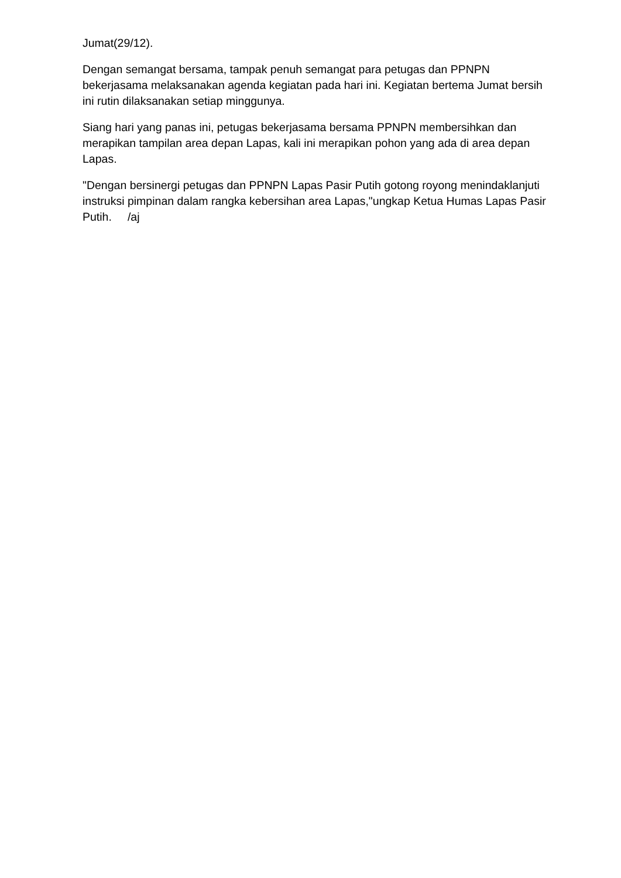Jumat(29/12).
Dengan semangat bersama, tampak penuh semangat para petugas dan PPNPN bekerjasama melaksanakan agenda kegiatan pada hari ini. Kegiatan bertema Jumat bersih ini rutin dilaksanakan setiap minggunya.
Siang hari yang panas ini, petugas bekerjasama bersama PPNPN membersihkan dan merapikan tampilan area depan Lapas, kali ini merapikan pohon yang ada di area depan Lapas.
"Dengan bersinergi petugas dan PPNPN Lapas Pasir Putih gotong royong menindaklanjuti instruksi pimpinan dalam rangka kebersihan area Lapas,"ungkap Ketua Humas Lapas Pasir Putih. /aj